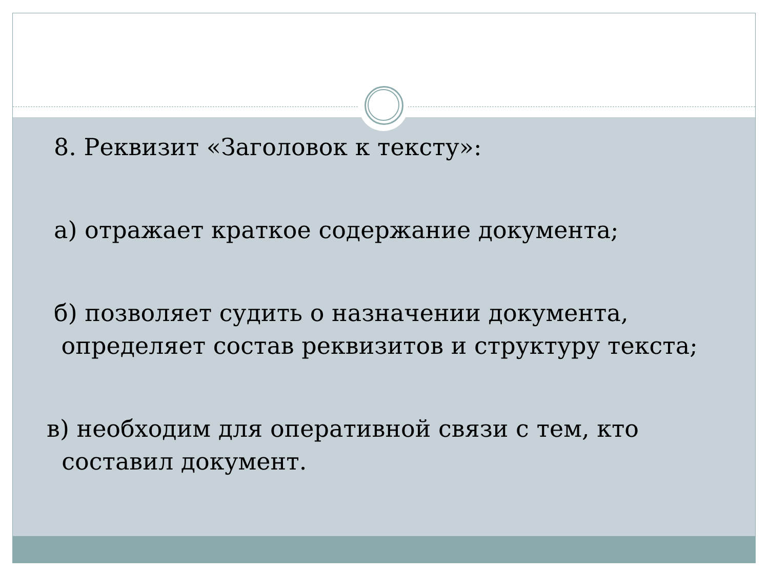8. Реквизит «Заголовок к тексту»:
а) отражает краткое содержание документа;
б) позволяет судить о назначении документа,
определяет состав реквизитов и структуру текста;
в) необходим для оперативной связи с тем, кто
составил документ.